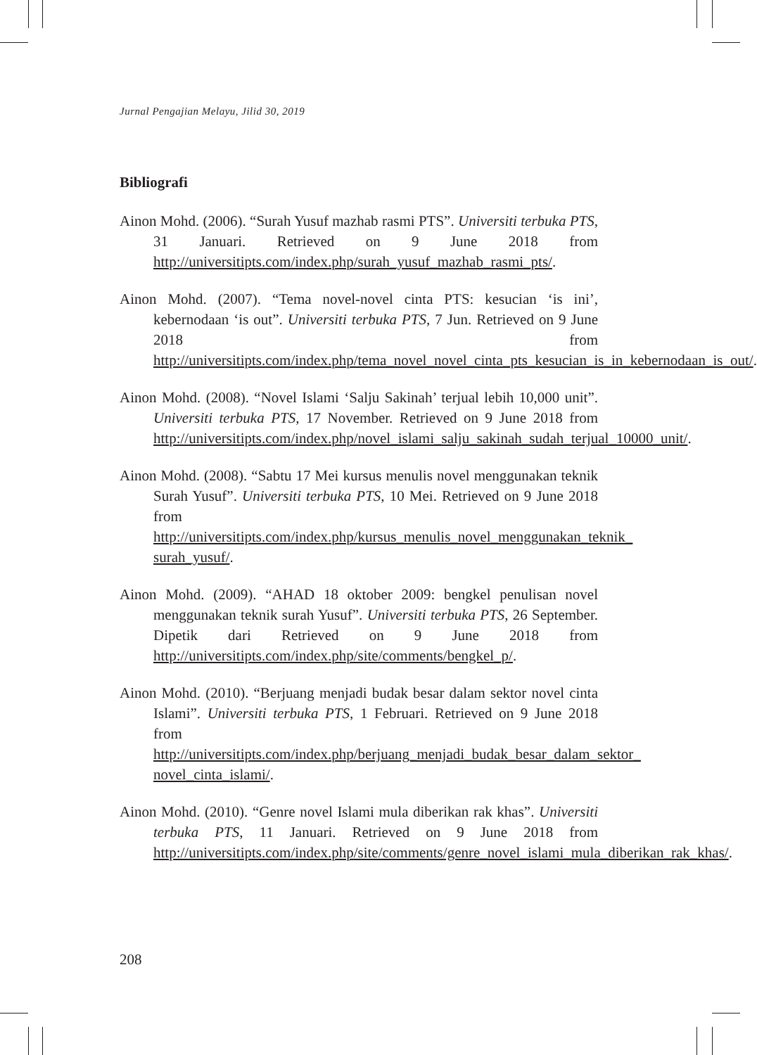Jurnal Pengajian Melayu, Jilid 30, 2019
Bibliografi
Ainon Mohd. (2006). “Surah Yusuf mazhab rasmi PTS”. Universiti terbuka PTS, 31 Januari. Retrieved on 9 June 2018 from http://universitipts.com/index.php/surah_yusuf_mazhab_rasmi_pts/.
Ainon Mohd. (2007). “Tema novel-novel cinta PTS: kesucian ‘is ini’, kebernodaan ‘is out”. Universiti terbuka PTS, 7 Jun. Retrieved on 9 June 2018 from http://universitipts.com/index.php/tema_novel_novel_cinta_pts_kesucian_is_in_kebernodaan_is_out/.
Ainon Mohd. (2008). “Novel Islami ‘Salju Sakinah’ terjual lebih 10,000 unit”. Universiti terbuka PTS, 17 November. Retrieved on 9 June 2018 from http://universitipts.com/index.php/novel_islami_salju_sakinah_sudah_terjual_10000_unit/.
Ainon Mohd. (2008). “Sabtu 17 Mei kursus menulis novel menggunakan teknik Surah Yusuf”. Universiti terbuka PTS, 10 Mei. Retrieved on 9 June 2018 from http://universitipts.com/index.php/kursus_menulis_novel_menggunakan_teknik_ surah_yusuf/.
Ainon Mohd. (2009). “AHAD 18 oktober 2009: bengkel penulisan novel menggunakan teknik surah Yusuf”. Universiti terbuka PTS, 26 September. Dipetik dari Retrieved on 9 June 2018 from http://universitipts.com/index.php/site/comments/bengkel_p/.
Ainon Mohd. (2010). “Berjuang menjadi budak besar dalam sektor novel cinta Islami”. Universiti terbuka PTS, 1 Februari. Retrieved on 9 June 2018 from http://universitipts.com/index.php/berjuang_menjadi_budak_besar_dalam_sektor_ novel_cinta_islami/.
Ainon Mohd. (2010). “Genre novel Islami mula diberikan rak khas”. Universiti terbuka PTS, 11 Januari. Retrieved on 9 June 2018 from http://universitipts.com/index.php/site/comments/genre_novel_islami_mula_diberikan_rak_khas/.
208